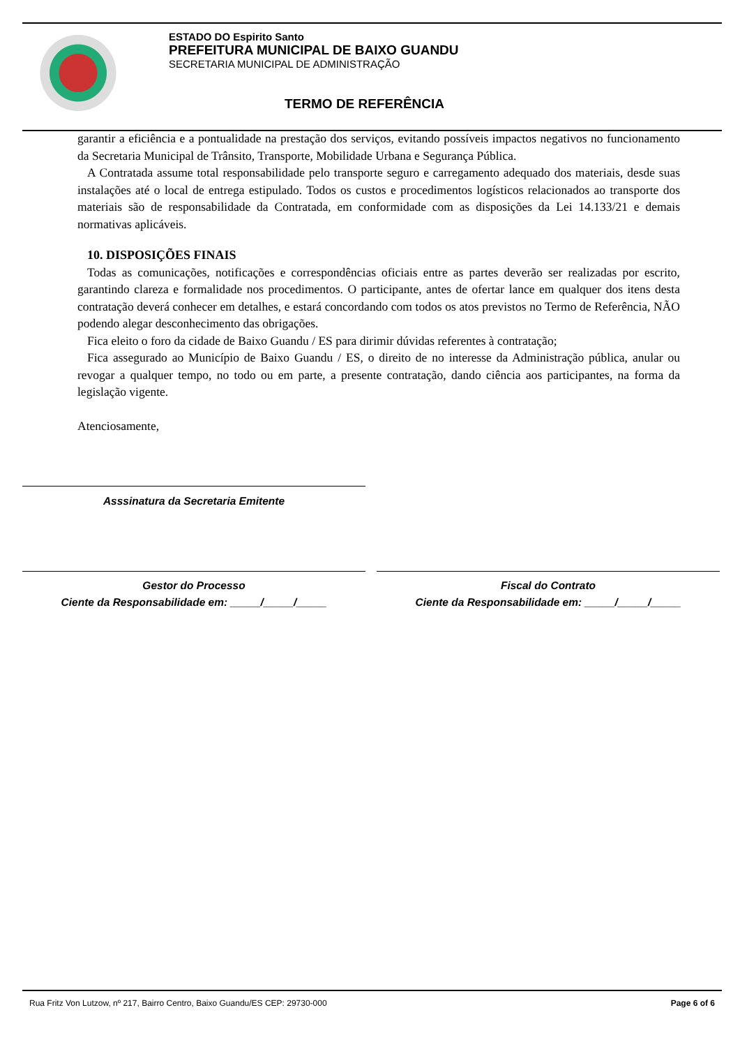ESTADO DO Espirito Santo
PREFEITURA MUNICIPAL DE BAIXO GUANDU
SECRETARIA MUNICIPAL DE ADMINISTRAÇÃO
TERMO DE REFERÊNCIA
garantir a eficiência e a pontualidade na prestação dos serviços, evitando possíveis impactos negativos no funcionamento da Secretaria Municipal de Trânsito, Transporte, Mobilidade Urbana e Segurança Pública.
A Contratada assume total responsabilidade pelo transporte seguro e carregamento adequado dos materiais, desde suas instalações até o local de entrega estipulado. Todos os custos e procedimentos logísticos relacionados ao transporte dos materiais são de responsabilidade da Contratada, em conformidade com as disposições da Lei 14.133/21 e demais normativas aplicáveis.
10. DISPOSIÇÕES FINAIS
Todas as comunicações, notificações e correspondências oficiais entre as partes deverão ser realizadas por escrito, garantindo clareza e formalidade nos procedimentos. O participante, antes de ofertar lance em qualquer dos itens desta contratação deverá conhecer em detalhes, e estará concordando com todos os atos previstos no Termo de Referência, NÃO podendo alegar desconhecimento das obrigações.
Fica eleito o foro da cidade de Baixo Guandu / ES para dirimir dúvidas referentes à contratação;
Fica assegurado ao Município de Baixo Guandu / ES, o direito de no interesse da Administração pública, anular ou revogar a qualquer tempo, no todo ou em parte, a presente contratação, dando ciência aos participantes, na forma da legislação vigente.
Atenciosamente,
Asssinatura da Secretaria Emitente
Gestor do Processo
Ciente da Responsabilidade em: _____/_____/_____
Fiscal do Contrato
Ciente da Responsabilidade em: _____/_____/_____
Rua Fritz Von Lutzow, nº 217, Bairro Centro, Baixo Guandu/ES CEP: 29730-000 Page 6 of 6